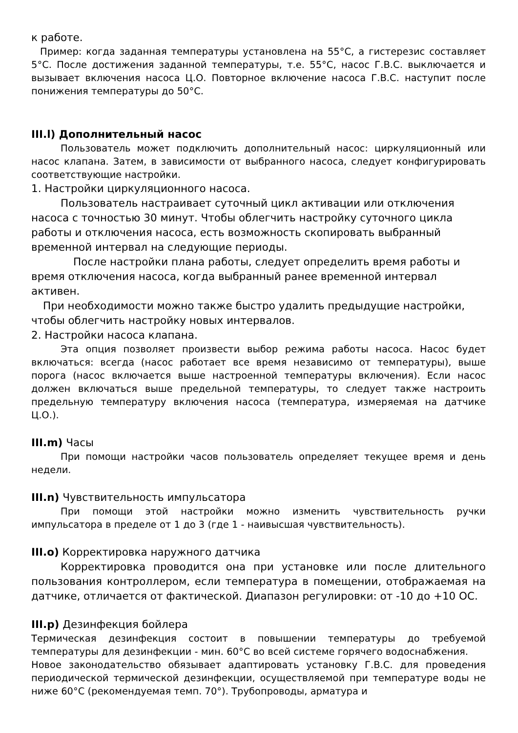к работе.
Пример: когда заданная температуры установлена на 55°C, а гистерезис составляет 5°C. После достижения заданной температуры, т.е. 55°C, насос Г.В.С. выключается и вызывает включения насоса Ц.О. Повторное включение насоса Г.В.С. наступит после понижения температуры до 50°C.
III.l) Дополнительный насос
Пользователь может подключить дополнительный насос: циркуляционный или насос клапана. Затем, в зависимости от выбранного насоса, следует конфигурировать соответствующие настройки.
1. Настройки циркуляционного насоса.
Пользователь настраивает суточный цикл активации или отключения насоса с точностью 30 минут. Чтобы облегчить настройку суточного цикла работы и отключения насоса, есть возможность скопировать выбранный временной интервал на следующие периоды.
После настройки плана работы, следует определить время работы и время отключения насоса, когда выбранный ранее временной интервал активен.
При необходимости можно также быстро удалить предыдущие настройки, чтобы облегчить настройку новых интервалов.
2. Настройки насоса клапана.
Эта опция позволяет произвести выбор режима работы насоса. Насос будет включаться: всегда (насос работает все время независимо от температуры), выше порога (насос включается выше настроенной температуры включения). Если насос должен включаться выше предельной температуры, то следует также настроить предельную температуру включения насоса (температура, измеряемая на датчике Ц.О.).
III.m) Часы
При помощи настройки часов пользователь определяет текущее время и день недели.
III.n) Чувствительность импульсатора
При помощи этой настройки можно изменить чувствительность ручки импульсатора в пределе от 1 до 3 (где 1 - наивысшая чувствительность).
III.o) Корректировка наружного датчика
Корректировка проводится она при установке или после длительного пользования контроллером, если температура в помещении, отображаемая на датчике, отличается от фактической. Диапазон регулировки: от -10 до +10 OC.
III.p) Дезинфекция бойлера
Термическая дезинфекция состоит в повышении температуры до требуемой температуры для дезинфекции - мин. 60°C во всей системе горячего водоснабжения.
Новое законодательство обязывает адаптировать установку Г.В.С. для проведения периодической термической дезинфекции, осуществляемой при температуре воды не ниже 60°C (рекомендуемая темп. 70°). Трубопроводы, арматура и